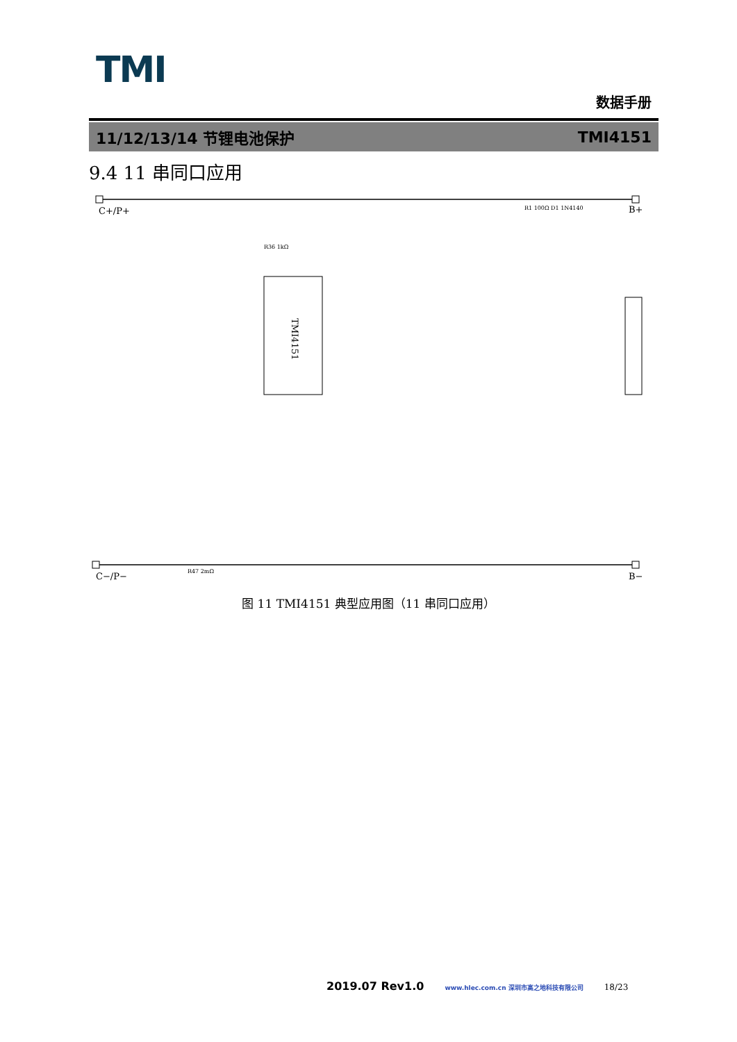TMI
数据手册
11/12/13/14 节锂电池保护 TMI4151
9.4 11 串同口应用
C+/P+
B+
TMI4151
C−/P−
B−
R1 100Ω D1 1N4140
R36 1kΩ
R47 2mΩ
图 11 TMI4151 典型应用图（11 串同口应用）
2019.07 Rev1.0 www.hlec.com.cn 深圳市高之地科技有限公司 18/23